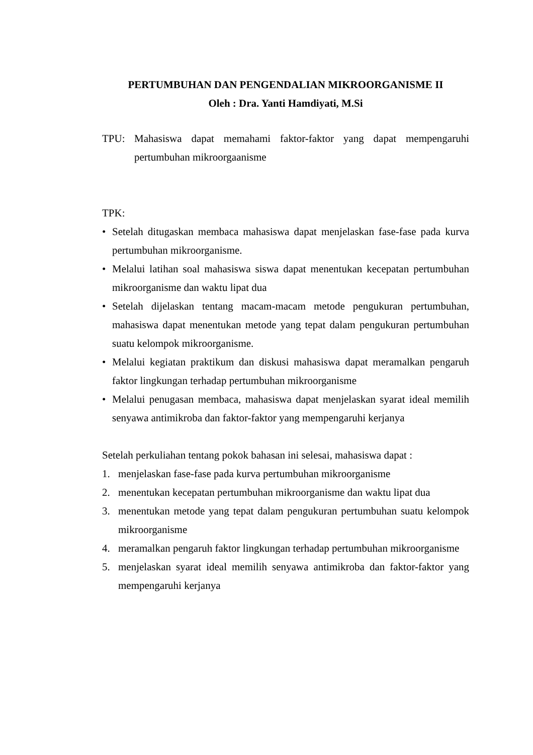PERTUMBUHAN DAN PENGENDALIAN MIKROORGANISME II
Oleh : Dra. Yanti Hamdiyati, M.Si
TPU: Mahasiswa dapat memahami faktor-faktor yang dapat mempengaruhi pertumbuhan mikroorgaanisme
TPK:
• Setelah ditugaskan membaca mahasiswa dapat menjelaskan fase-fase pada kurva pertumbuhan mikroorganisme.
• Melalui latihan soal mahasiswa siswa dapat menentukan kecepatan pertumbuhan mikroorganisme dan waktu lipat dua
• Setelah dijelaskan tentang macam-macam metode pengukuran pertumbuhan, mahasiswa dapat menentukan metode yang tepat dalam pengukuran pertumbuhan suatu kelompok mikroorganisme.
• Melalui kegiatan praktikum dan diskusi mahasiswa dapat meramalkan pengaruh faktor lingkungan terhadap pertumbuhan mikroorganisme
• Melalui penugasan membaca, mahasiswa dapat menjelaskan syarat ideal memilih senyawa antimikroba dan faktor-faktor yang mempengaruhi kerjanya
Setelah perkuliahan tentang pokok bahasan ini selesai, mahasiswa dapat :
1. menjelaskan fase-fase pada kurva pertumbuhan mikroorganisme
2. menentukan kecepatan pertumbuhan mikroorganisme dan waktu lipat dua
3. menentukan metode yang tepat dalam pengukuran pertumbuhan suatu kelompok mikroorganisme
4. meramalkan pengaruh faktor lingkungan terhadap pertumbuhan mikroorganisme
5. menjelaskan syarat ideal memilih senyawa antimikroba dan faktor-faktor yang mempengaruhi kerjanya